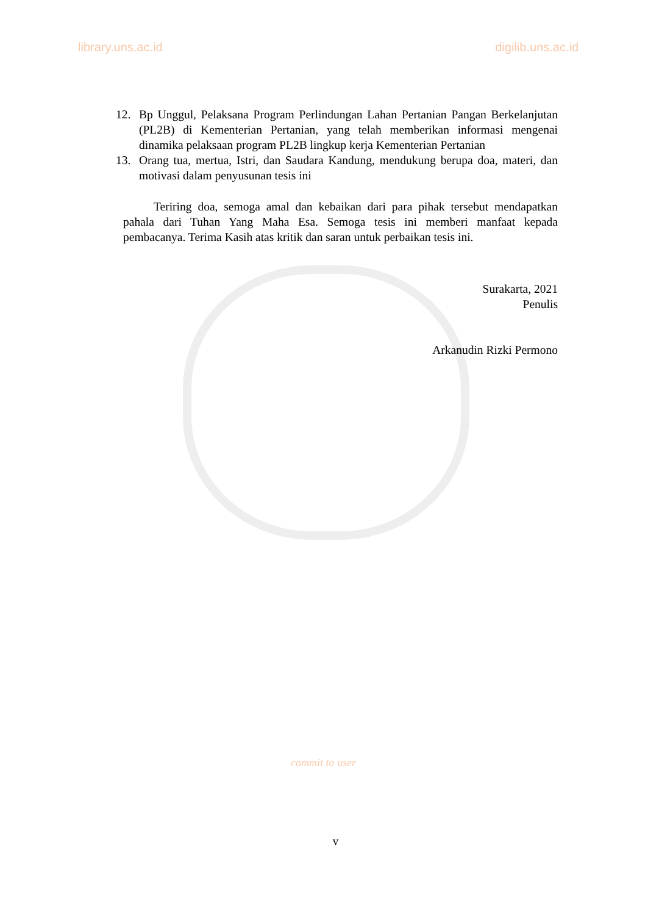library.uns.ac.id digilib.uns.ac.id
12. Bp Unggul, Pelaksana Program Perlindungan Lahan Pertanian Pangan Berkelanjutan (PL2B) di Kementerian Pertanian, yang telah memberikan informasi mengenai dinamika pelaksaan program PL2B lingkup kerja Kementerian Pertanian
13. Orang tua, mertua, Istri, dan Saudara Kandung, mendukung berupa doa, materi, dan motivasi dalam penyusunan tesis ini
Teriring doa, semoga amal dan kebaikan dari para pihak tersebut mendapatkan pahala dari Tuhan Yang Maha Esa. Semoga tesis ini memberi manfaat kepada pembacanya. Terima Kasih atas kritik dan saran untuk perbaikan tesis ini.
Surakarta, 2021
Penulis
Arkanudin Rizki Permono
commit to user
v